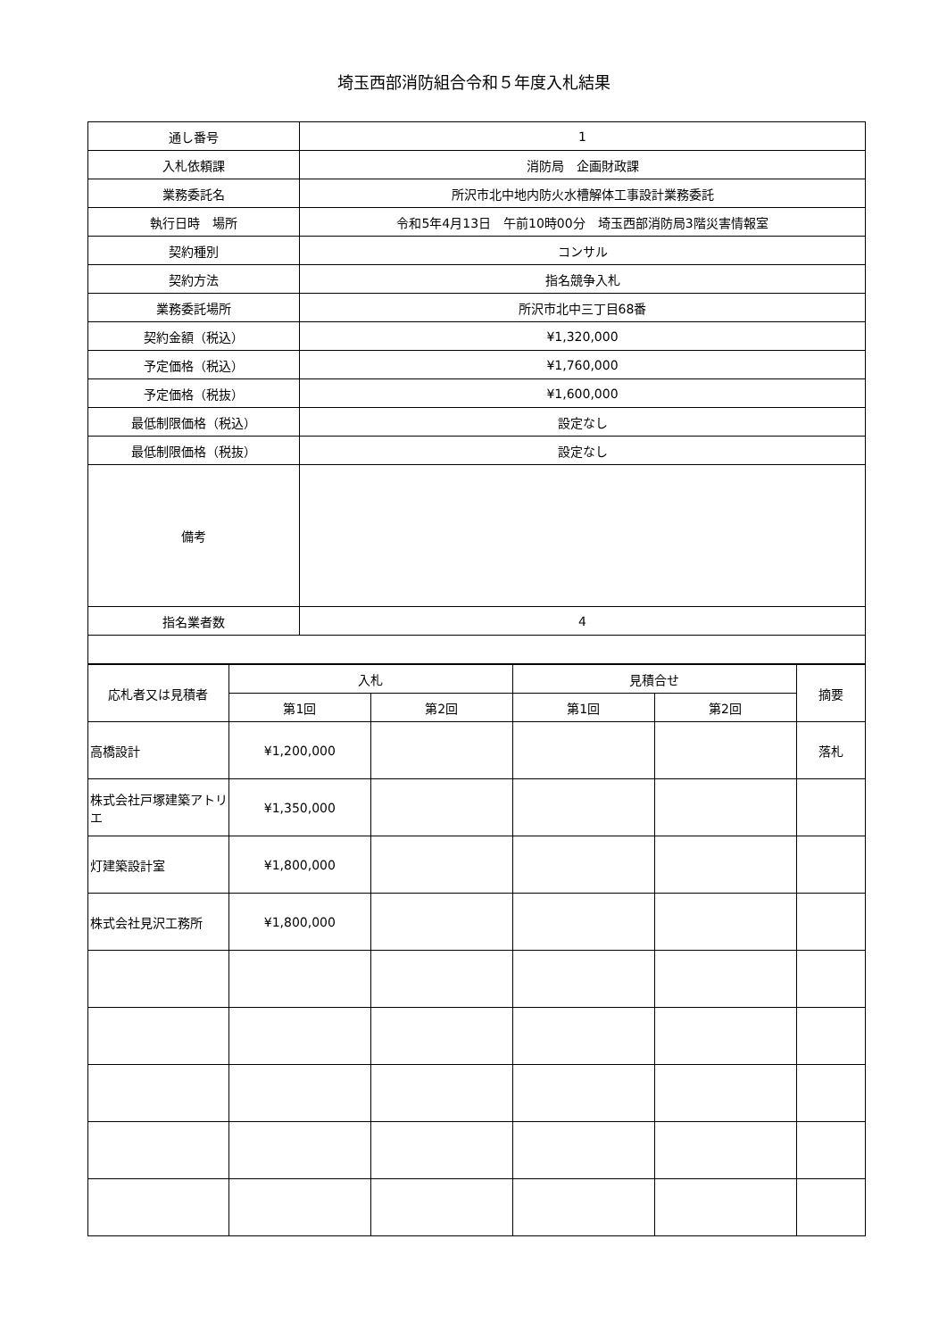埼玉西部消防組合令和５年度入札結果
| 通し番号 | 1 |
| 入札依頼課 | 消防局 企画財政課 |
| 業務委託名 | 所沢市北中地内防火水槽解体工事設計業務委託 |
| 執行日時 場所 | 令和5年4月13日 午前10時00分 埼玉西部消防局3階災害情報室 |
| 契約種別 | コンサル |
| 契約方法 | 指名競争入札 |
| 業務委託場所 | 所沢市北中三丁目68番 |
| 契約金額（税込） | ¥1,320,000 |
| 予定価格（税込） | ¥1,760,000 |
| 予定価格（税抜） | ¥1,600,000 |
| 最低制限価格（税込） | 設定なし |
| 最低制限価格（税抜） | 設定なし |
| 備考 | |
| 指名業者数 | 4 |
| 応札者又は見積者 | 入札 | | 見積合せ | | 摘要 |
| --- | --- | --- | --- | --- | --- |
| | 第1回 | 第2回 | 第1回 | 第2回 | |
| 高橋設計 | ¥1,200,000 | | | | 落札 |
| 株式会社戸塚建築アトリエ | ¥1,350,000 | | | | |
| 灯建築設計室 | ¥1,800,000 | | | | |
| 株式会社見沢工務所 | ¥1,800,000 | | | | |